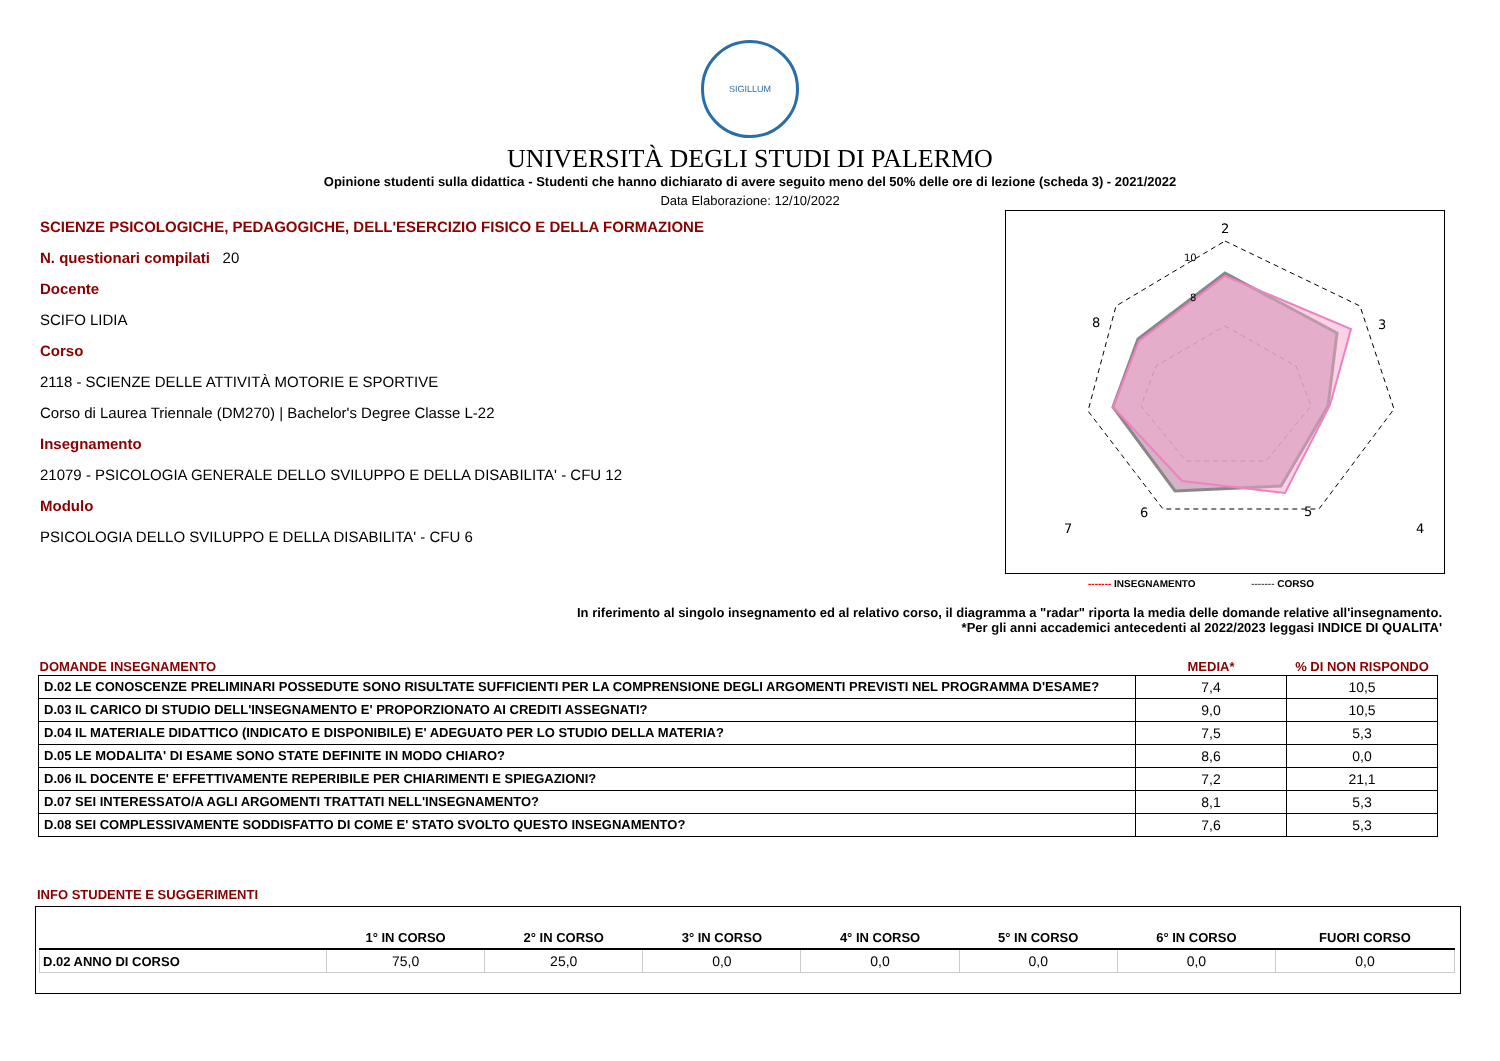SIGILLUM
UNIVERSITÀ DEGLI STUDI DI PALERMO
Opinione studenti sulla didattica - Studenti che hanno dichiarato di avere seguito meno del 50% delle ore di lezione (scheda 3) - 2021/2022
Data Elaborazione: 12/10/2022
SCIENZE PSICOLOGICHE, PEDAGOGICHE, DELL'ESERCIZIO FISICO E DELLA FORMAZIONE
N. questionari compilati 20
Docente
SCIFO LIDIA
Corso
2118 - SCIENZE DELLE ATTIVITÀ MOTORIE E SPORTIVE
Corso di Laurea Triennale (DM270) | Bachelor's Degree Classe L-22
Insegnamento
21079 - PSICOLOGIA GENERALE DELLO SVILUPPO E DELLA DISABILITA' - CFU 12
Modulo
PSICOLOGIA DELLO SVILUPPO E DELLA DISABILITA' - CFU 6
2
3
4
5
6
7
8
10
8
------- INSEGNAMENTO ------- CORSO
In riferimento al singolo insegnamento ed al relativo corso, il diagramma a "radar" riporta la media delle domande relative all'insegnamento.
*Per gli anni accademici antecedenti al 2022/2023 leggasi INDICE DI QUALITA'
| DOMANDE INSEGNAMENTO | MEDIA* | % DI NON RISPONDO |
| --- | --- | --- |
| D.02 LE CONOSCENZE PRELIMINARI POSSEDUTE SONO RISULTATE SUFFICIENTI PER LA COMPRENSIONE DEGLI ARGOMENTI PREVISTI NEL PROGRAMMA D'ESAME? | 7,4 | 10,5 |
| D.03 IL CARICO DI STUDIO DELL'INSEGNAMENTO E' PROPORZIONATO AI CREDITI ASSEGNATI? | 9,0 | 10,5 |
| D.04 IL MATERIALE DIDATTICO (INDICATO E DISPONIBILE) E' ADEGUATO PER LO STUDIO DELLA MATERIA? | 7,5 | 5,3 |
| D.05 LE MODALITA' DI ESAME SONO STATE DEFINITE IN MODO CHIARO? | 8,6 | 0,0 |
| D.06 IL DOCENTE E' EFFETTIVAMENTE REPERIBILE PER CHIARIMENTI E SPIEGAZIONI? | 7,2 | 21,1 |
| D.07 SEI INTERESSATO/A AGLI ARGOMENTI TRATTATI NELL'INSEGNAMENTO? | 8,1 | 5,3 |
| D.08 SEI COMPLESSIVAMENTE SODDISFATTO DI COME E' STATO SVOLTO QUESTO INSEGNAMENTO? | 7,6 | 5,3 |
INFO STUDENTE E SUGGERIMENTI
| | 1° IN CORSO | 2° IN CORSO | 3° IN CORSO | 4° IN CORSO | 5° IN CORSO | 6° IN CORSO | FUORI CORSO |
| --- | --- | --- | --- | --- | --- | --- | --- |
| D.02 ANNO DI CORSO | 75,0 | 25,0 | 0,0 | 0,0 | 0,0 | 0,0 | 0,0 |